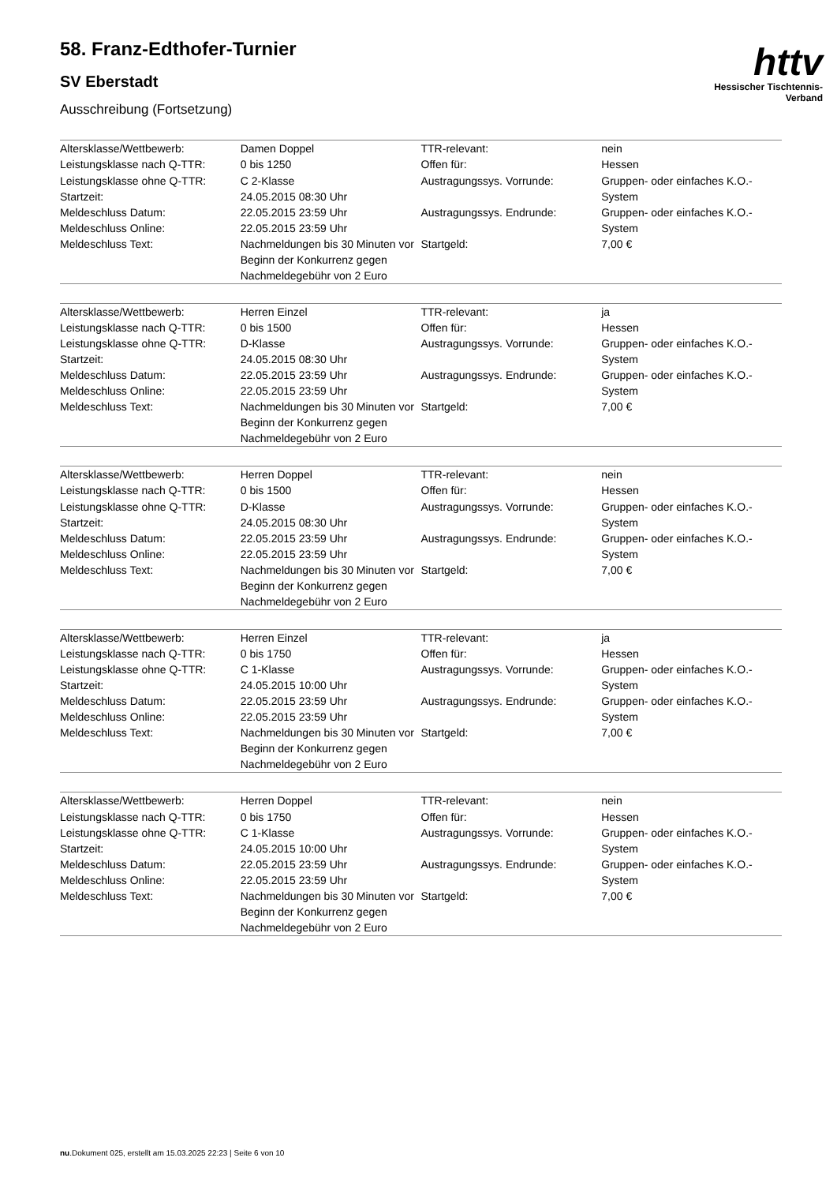httv
Hessischer Tischtennis-Verband
58. Franz-Edthofer-Turnier
SV Eberstadt
Ausschreibung (Fortsetzung)
| Altersklasse/Wettbewerb: | Damen Doppel | TTR-relevant: | nein |
| Leistungsklasse nach Q-TTR: | 0 bis 1250 | Offen für: | Hessen |
| Leistungsklasse ohne Q-TTR: Startzeit: | C 2-Klasse 24.05.2015 08:30 Uhr | Austragungssys. Vorrunde: | Gruppen- oder einfaches K.O.-System |
| Meldeschluss Datum: Meldeschluss Online: | 22.05.2015 23:59 Uhr 22.05.2015 23:59 Uhr | Austragungssys. Endrunde: | Gruppen- oder einfaches K.O.-System |
| Meldeschluss Text: | Nachmeldungen bis 30 Minuten vor Beginn der Konkurrenz gegen Nachmeldegebühr von 2 Euro | Startgeld: | 7,00 € |
| Altersklasse/Wettbewerb: | Herren Einzel | TTR-relevant: | ja |
| Leistungsklasse nach Q-TTR: | 0 bis 1500 | Offen für: | Hessen |
| Leistungsklasse ohne Q-TTR: Startzeit: | D-Klasse 24.05.2015 08:30 Uhr | Austragungssys. Vorrunde: | Gruppen- oder einfaches K.O.-System |
| Meldeschluss Datum: Meldeschluss Online: | 22.05.2015 23:59 Uhr 22.05.2015 23:59 Uhr | Austragungssys. Endrunde: | Gruppen- oder einfaches K.O.-System |
| Meldeschluss Text: | Nachmeldungen bis 30 Minuten vor Beginn der Konkurrenz gegen Nachmeldegebühr von 2 Euro | Startgeld: | 7,00 € |
| Altersklasse/Wettbewerb: | Herren Doppel | TTR-relevant: | nein |
| Leistungsklasse nach Q-TTR: | 0 bis 1500 | Offen für: | Hessen |
| Leistungsklasse ohne Q-TTR: Startzeit: | D-Klasse 24.05.2015 08:30 Uhr | Austragungssys. Vorrunde: | Gruppen- oder einfaches K.O.-System |
| Meldeschluss Datum: Meldeschluss Online: | 22.05.2015 23:59 Uhr 22.05.2015 23:59 Uhr | Austragungssys. Endrunde: | Gruppen- oder einfaches K.O.-System |
| Meldeschluss Text: | Nachmeldungen bis 30 Minuten vor Beginn der Konkurrenz gegen Nachmeldegebühr von 2 Euro | Startgeld: | 7,00 € |
| Altersklasse/Wettbewerb: | Herren Einzel | TTR-relevant: | ja |
| Leistungsklasse nach Q-TTR: | 0 bis 1750 | Offen für: | Hessen |
| Leistungsklasse ohne Q-TTR: Startzeit: | C 1-Klasse 24.05.2015 10:00 Uhr | Austragungssys. Vorrunde: | Gruppen- oder einfaches K.O.-System |
| Meldeschluss Datum: Meldeschluss Online: | 22.05.2015 23:59 Uhr 22.05.2015 23:59 Uhr | Austragungssys. Endrunde: | Gruppen- oder einfaches K.O.-System |
| Meldeschluss Text: | Nachmeldungen bis 30 Minuten vor Beginn der Konkurrenz gegen Nachmeldegebühr von 2 Euro | Startgeld: | 7,00 € |
| Altersklasse/Wettbewerb: | Herren Doppel | TTR-relevant: | nein |
| Leistungsklasse nach Q-TTR: | 0 bis 1750 | Offen für: | Hessen |
| Leistungsklasse ohne Q-TTR: Startzeit: | C 1-Klasse 24.05.2015 10:00 Uhr | Austragungssys. Vorrunde: | Gruppen- oder einfaches K.O.-System |
| Meldeschluss Datum: Meldeschluss Online: | 22.05.2015 23:59 Uhr 22.05.2015 23:59 Uhr | Austragungssys. Endrunde: | Gruppen- oder einfaches K.O.-System |
| Meldeschluss Text: | Nachmeldungen bis 30 Minuten vor Beginn der Konkurrenz gegen Nachmeldegebühr von 2 Euro | Startgeld: | 7,00 € |
nu.Dokument 025, erstellt am 15.03.2025 22:23 | Seite 6 von 10